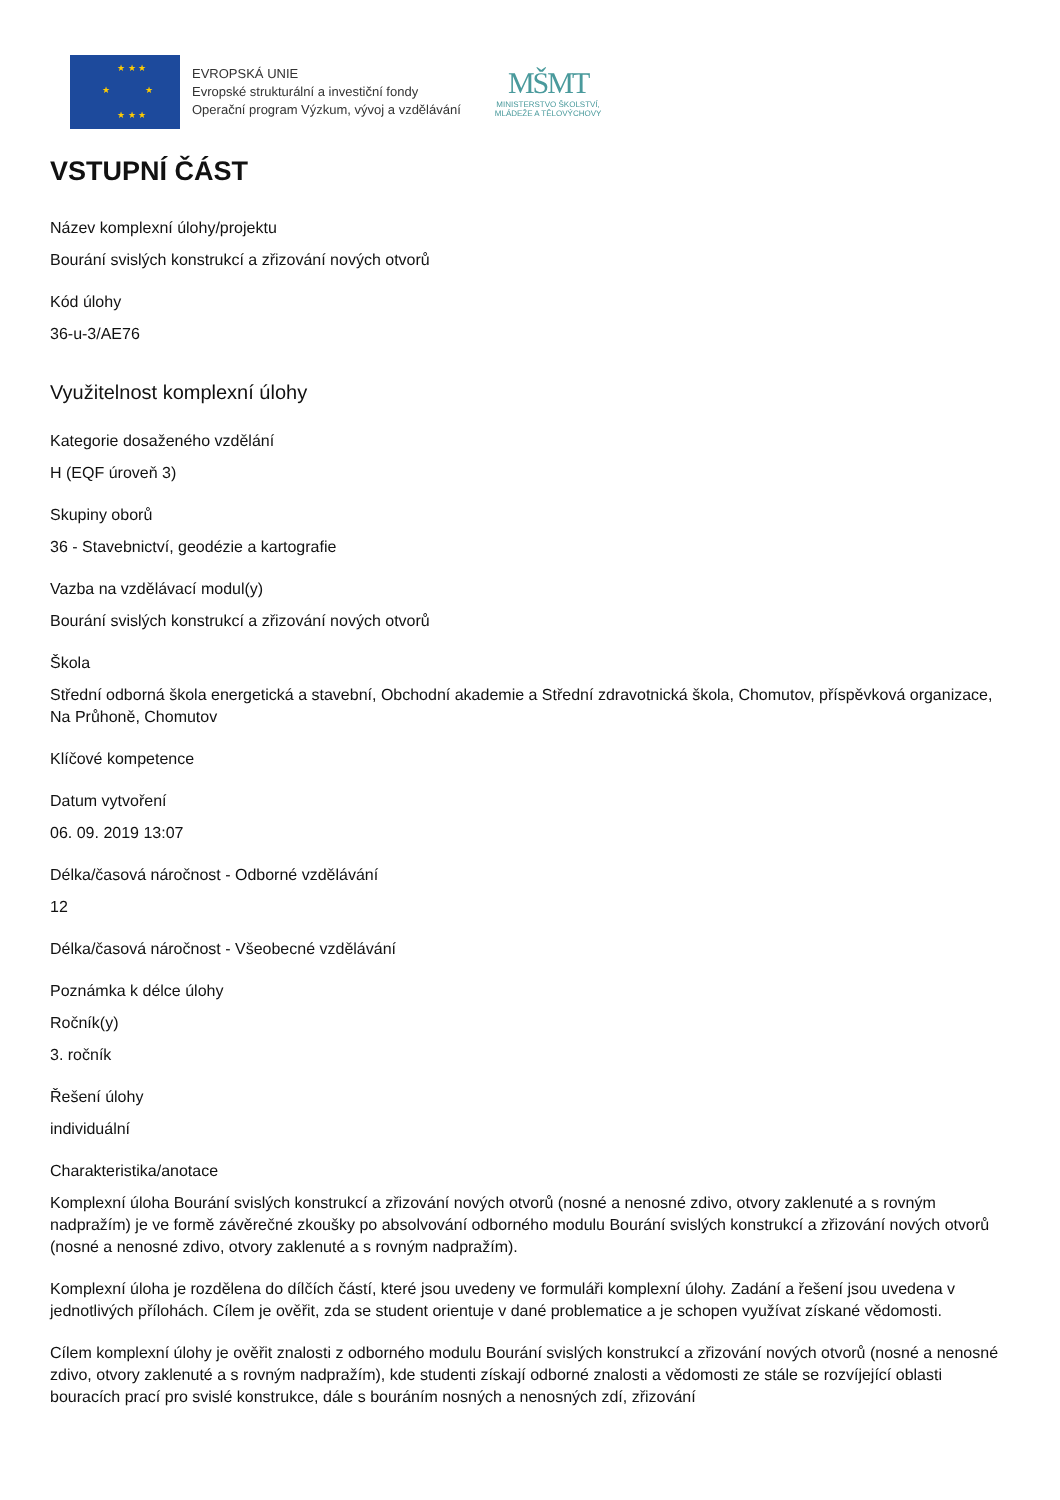★ ★ ★
★ ★
★ ★ ★
EVROPSKÁ UNIE
Evropské strukturální a investiční fondy
Operační program Výzkum, vývoj a vzdělávání
MŠMT
MINISTERSTVO ŠKOLSTVÍ,
MLÁDEŽE A TĚLOVÝCHOVY
VSTUPNÍ ČÁST
Název komplexní úlohy/projektu
Bourání svislých konstrukcí a zřizování nových otvorů
Kód úlohy
36-u-3/AE76
Využitelnost komplexní úlohy
Kategorie dosaženého vzdělání
H (EQF úroveň 3)
Skupiny oborů
36 - Stavebnictví, geodézie a kartografie
Vazba na vzdělávací modul(y)
Bourání svislých konstrukcí a zřizování nových otvorů
Škola
Střední odborná škola energetická a stavební, Obchodní akademie a Střední zdravotnická škola, Chomutov, příspěvková organizace, Na Průhoně, Chomutov
Klíčové kompetence
Datum vytvoření
06. 09. 2019 13:07
Délka/časová náročnost - Odborné vzdělávání
12
Délka/časová náročnost - Všeobecné vzdělávání
Poznámka k délce úlohy
Ročník(y)
3. ročník
Řešení úlohy
individuální
Charakteristika/anotace
Komplexní úloha Bourání svislých konstrukcí a zřizování nových otvorů (nosné a nenosné zdivo, otvory zaklenuté a s rovným nadpražím) je ve formě závěrečné zkoušky po absolvování odborného modulu Bourání svislých konstrukcí a zřizování nových otvorů (nosné a nenosné zdivo, otvory zaklenuté a s rovným nadpražím).
Komplexní úloha je rozdělena do dílčích částí, které jsou uvedeny ve formuláři komplexní úlohy. Zadání a řešení jsou uvedena v jednotlivých přílohách. Cílem je ověřit, zda se student orientuje v dané problematice a je schopen využívat získané vědomosti.
Cílem komplexní úlohy je ověřit znalosti z odborného modulu Bourání svislých konstrukcí a zřizování nových otvorů (nosné a nenosné zdivo, otvory zaklenuté a s rovným nadpražím), kde studenti získají odborné znalosti a vědomosti ze stále se rozvíjející oblasti bouracích prací pro svislé konstrukce, dále s bouráním nosných a nenosných zdí, zřizování